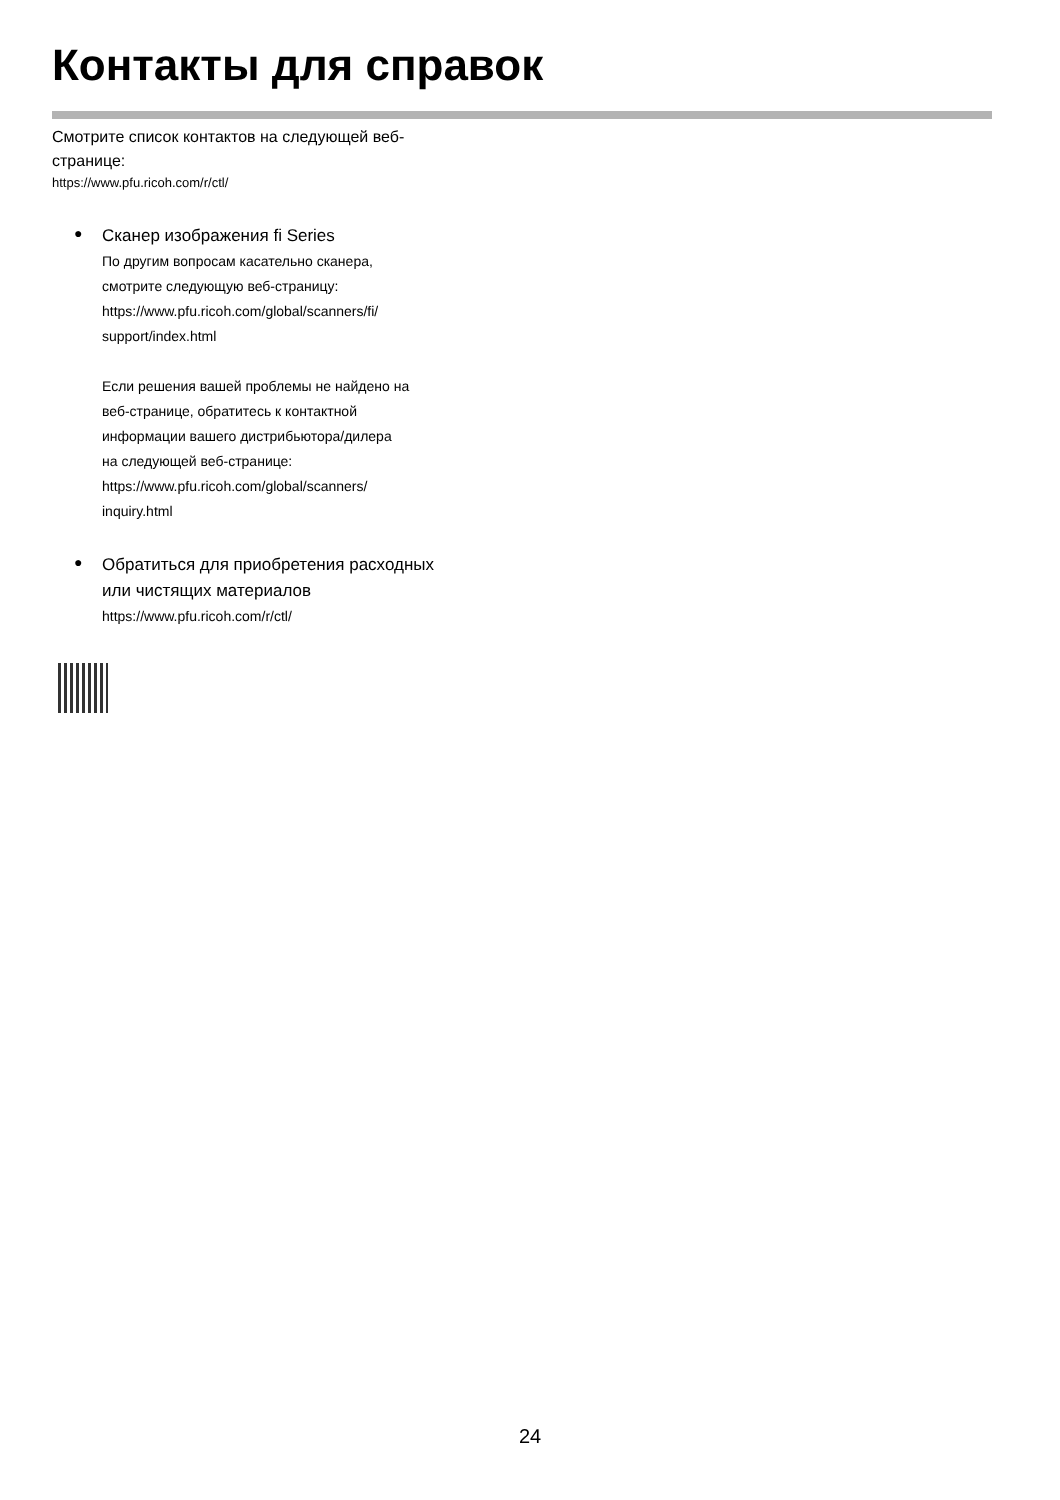Контакты для справок
Смотрите список контактов на следующей веб-
странице:
https://www.pfu.ricoh.com/r/ctl/
●
Сканер изображения fi Series
По другим вопросам касательно сканера,
смотрите следующую веб-страницу:
https://www.pfu.ricoh.com/global/scanners/fi/
support/index.html
Если решения вашей проблемы не найдено на
веб-странице, обратитесь к контактной
информации вашего дистрибьютора/дилера
на следующей веб-странице:
https://www.pfu.ricoh.com/global/scanners/
inquiry.html
●
Обратиться для приобретения расходных
или чистящих материалов
https://www.pfu.ricoh.com/r/ctl/
24